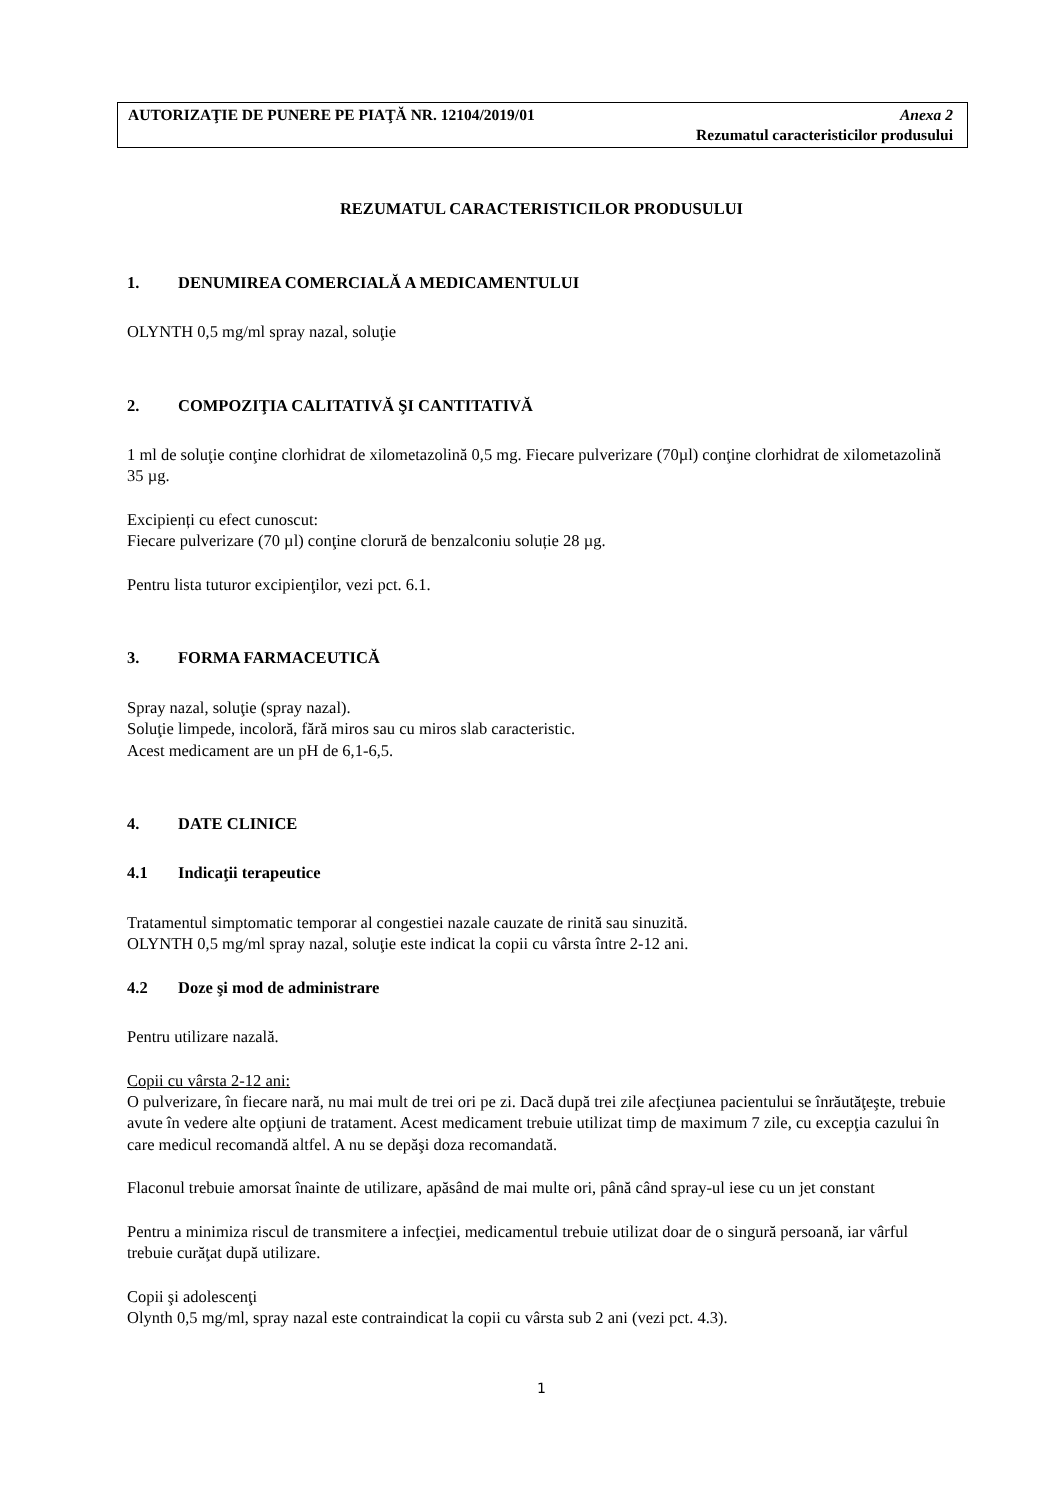AUTORIZAŢIE DE PUNERE PE PIAŢĂ NR. 12104/2019/01 Anexa 2
Rezumatul caracteristicilor produsului
REZUMATUL CARACTERISTICILOR PRODUSULUI
1. DENUMIREA COMERCIALĂ A MEDICAMENTULUI
OLYNTH 0,5 mg/ml spray nazal, soluţie
2. COMPOZIŢIA CALITATIVĂ ŞI CANTITATIVĂ
1 ml de soluţie conţine clorhidrat de xilometazolină 0,5 mg. Fiecare pulverizare (70µl) conţine clorhidrat de xilometazolină 35 µg.
Excipienți cu efect cunoscut:
Fiecare pulverizare (70 µl) conţine clorură de benzalconiu soluție 28 µg.
Pentru lista tuturor excipienţilor, vezi pct. 6.1.
3. FORMA FARMACEUTICĂ
Spray nazal, soluţie (spray nazal).
Soluţie limpede, incoloră, fără miros sau cu miros slab caracteristic.
Acest medicament are un pH de 6,1-6,5.
4. DATE CLINICE
4.1 Indicaţii terapeutice
Tratamentul simptomatic temporar al congestiei nazale cauzate de rinită sau sinuzită.
OLYNTH 0,5 mg/ml spray nazal, soluţie este indicat la copii cu vârsta între 2-12 ani.
4.2 Doze şi mod de administrare
Pentru utilizare nazală.
Copii cu vârsta 2-12 ani:
O pulverizare, în fiecare nară, nu mai mult de trei ori pe zi. Dacă după trei zile afecţiunea pacientului se înrăutăţeşte, trebuie avute în vedere alte opţiuni de tratament. Acest medicament trebuie utilizat timp de maximum 7 zile, cu excepţia cazului în care medicul recomandă altfel. A nu se depăşi doza recomandată.
Flaconul trebuie amorsat înainte de utilizare, apăsând de mai multe ori, până când spray-ul iese cu un jet constant
Pentru a minimiza riscul de transmitere a infecţiei, medicamentul trebuie utilizat doar de o singură persoană, iar vârful trebuie curăţat după utilizare.
Copii şi adolescenţi
Olynth 0,5 mg/ml, spray nazal este contraindicat la copii cu vârsta sub 2 ani (vezi pct. 4.3).
1